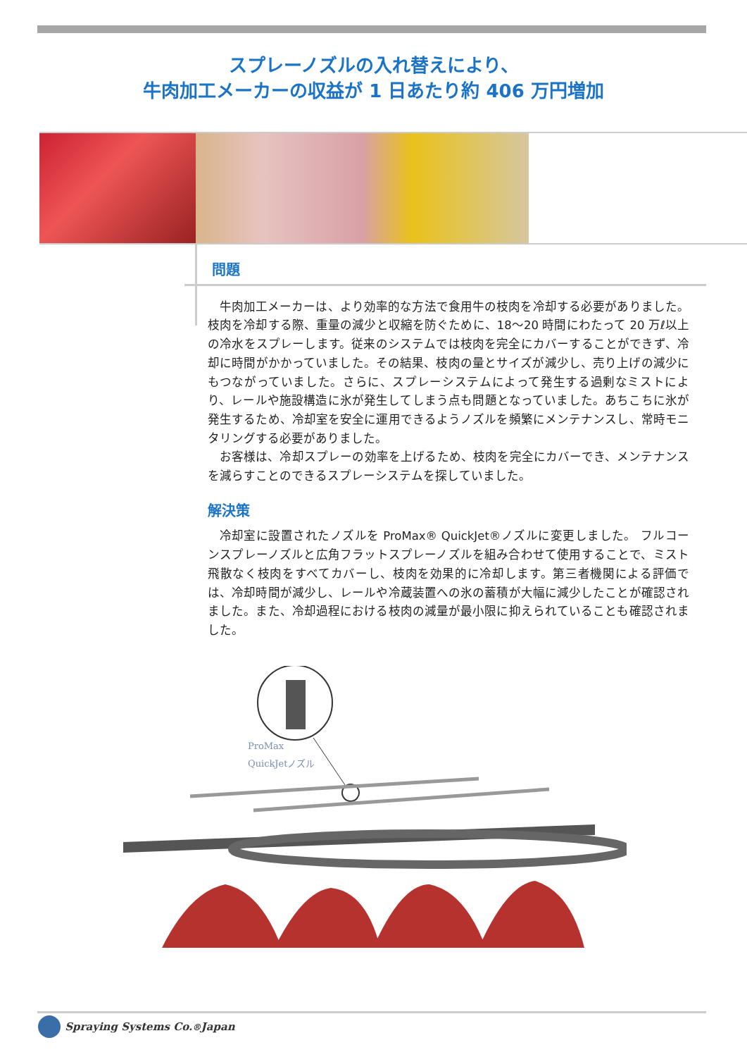スプレーノズルの入れ替えにより、
牛肉加工メーカーの収益が 1 日あたり約 406 万円増加
問題
牛肉加工メーカーは、より効率的な方法で食用牛の枝肉を冷却する必要がありました。枝肉を冷却する際、重量の減少と収縮を防ぐために、18～20 時間にわたって 20 万ℓ以上の冷水をスプレーします。従来のシステムでは枝肉を完全にカバーすることができず、冷却に時間がかかっていました。その結果、枝肉の量とサイズが減少し、売り上げの減少にもつながっていました。さらに、スプレーシステムによって発生する過剰なミストにより、レールや施設構造に氷が発生してしまう点も問題となっていました。あちこちに氷が発生するため、冷却室を安全に運用できるようノズルを頻繁にメンテナンスし、常時モニタリングする必要がありました。
お客様は、冷却スプレーの効率を上げるため、枝肉を完全にカバーでき、メンテナンスを減らすことのできるスプレーシステムを探していました。
解決策
冷却室に設置されたノズルを ProMax® QuickJet®ノズルに変更しました。 フルコーンスプレーノズルと広角フラットスプレーノズルを組み合わせて使用することで、ミスト飛散なく枝肉をすべてカバーし、枝肉を効果的に冷却します。第三者機関による評価では、冷却時間が減少し、レールや冷蔵装置への氷の蓄積が大幅に減少したことが確認されました。また、冷却過程における枝肉の減量が最小限に抑えられていることも確認されました。
ProMax
QuickJetノズル
Spraying Systems Co.<sup>®</sup> Japan